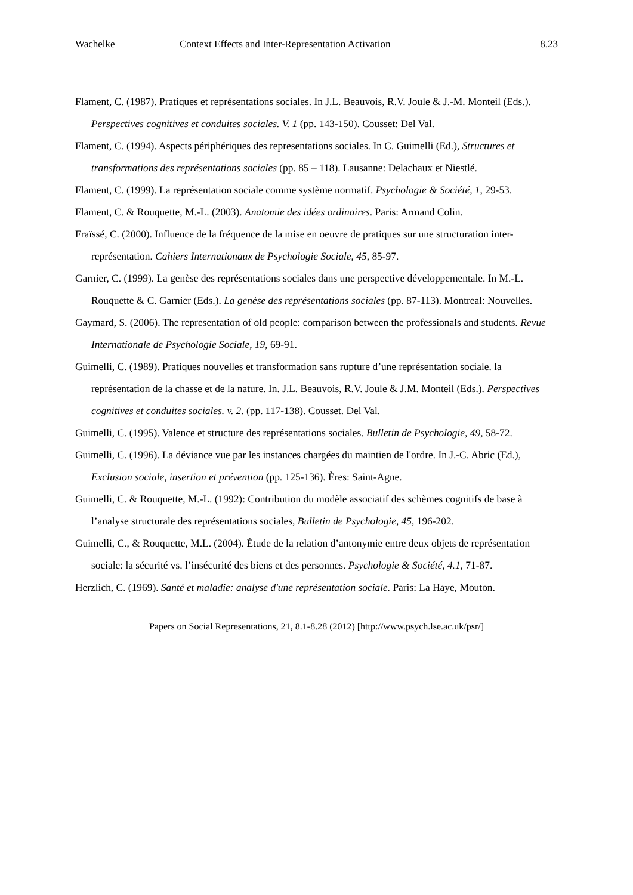Wachelke Context Effects and Inter-Representation Activation 8.23
Flament, C. (1987). Pratiques et représentations sociales. In J.L. Beauvois, R.V. Joule & J.-M. Monteil (Eds.). Perspectives cognitives et conduites sociales. V. 1 (pp. 143-150). Cousset: Del Val.
Flament, C. (1994). Aspects périphériques des representations sociales. In C. Guimelli (Ed.), Structures et transformations des représentations sociales (pp. 85 – 118). Lausanne: Delachaux et Niestlé.
Flament, C. (1999). La représentation sociale comme système normatif. Psychologie & Société, 1, 29-53.
Flament, C. & Rouquette, M.-L. (2003). Anatomie des idées ordinaires. Paris: Armand Colin.
Fraïssé, C. (2000). Influence de la fréquence de la mise en oeuvre de pratiques sur une structuration inter-représentation. Cahiers Internationaux de Psychologie Sociale, 45, 85-97.
Garnier, C. (1999). La genèse des représentations sociales dans une perspective développementale. In M.-L. Rouquette & C. Garnier (Eds.). La genèse des représentations sociales (pp. 87-113). Montreal: Nouvelles.
Gaymard, S. (2006). The representation of old people: comparison between the professionals and students. Revue Internationale de Psychologie Sociale, 19, 69-91.
Guimelli, C. (1989). Pratiques nouvelles et transformation sans rupture d’une représentation sociale. la représentation de la chasse et de la nature. In. J.L. Beauvois, R.V. Joule & J.M. Monteil (Eds.). Perspectives cognitives et conduites sociales. v. 2. (pp. 117-138). Cousset. Del Val.
Guimelli, C. (1995). Valence et structure des représentations sociales. Bulletin de Psychologie, 49, 58-72.
Guimelli, C. (1996). La déviance vue par les instances chargées du maintien de l'ordre. In J.-C. Abric (Ed.), Exclusion sociale, insertion et prévention (pp. 125-136). Ères: Saint-Agne.
Guimelli, C. & Rouquette, M.-L. (1992): Contribution du modèle associatif des schèmes cognitifs de base à l’analyse structurale des représentations sociales, Bulletin de Psychologie, 45, 196-202.
Guimelli, C., & Rouquette, M.L. (2004). Étude de la relation d’antonymie entre deux objets de représentation sociale: la sécurité vs. l’insécurité des biens et des personnes. Psychologie & Société, 4.1, 71-87.
Herzlich, C. (1969). Santé et maladie: analyse d'une représentation sociale. Paris: La Haye, Mouton.
Papers on Social Representations, 21, 8.1-8.28 (2012) [http://www.psych.lse.ac.uk/psr/]